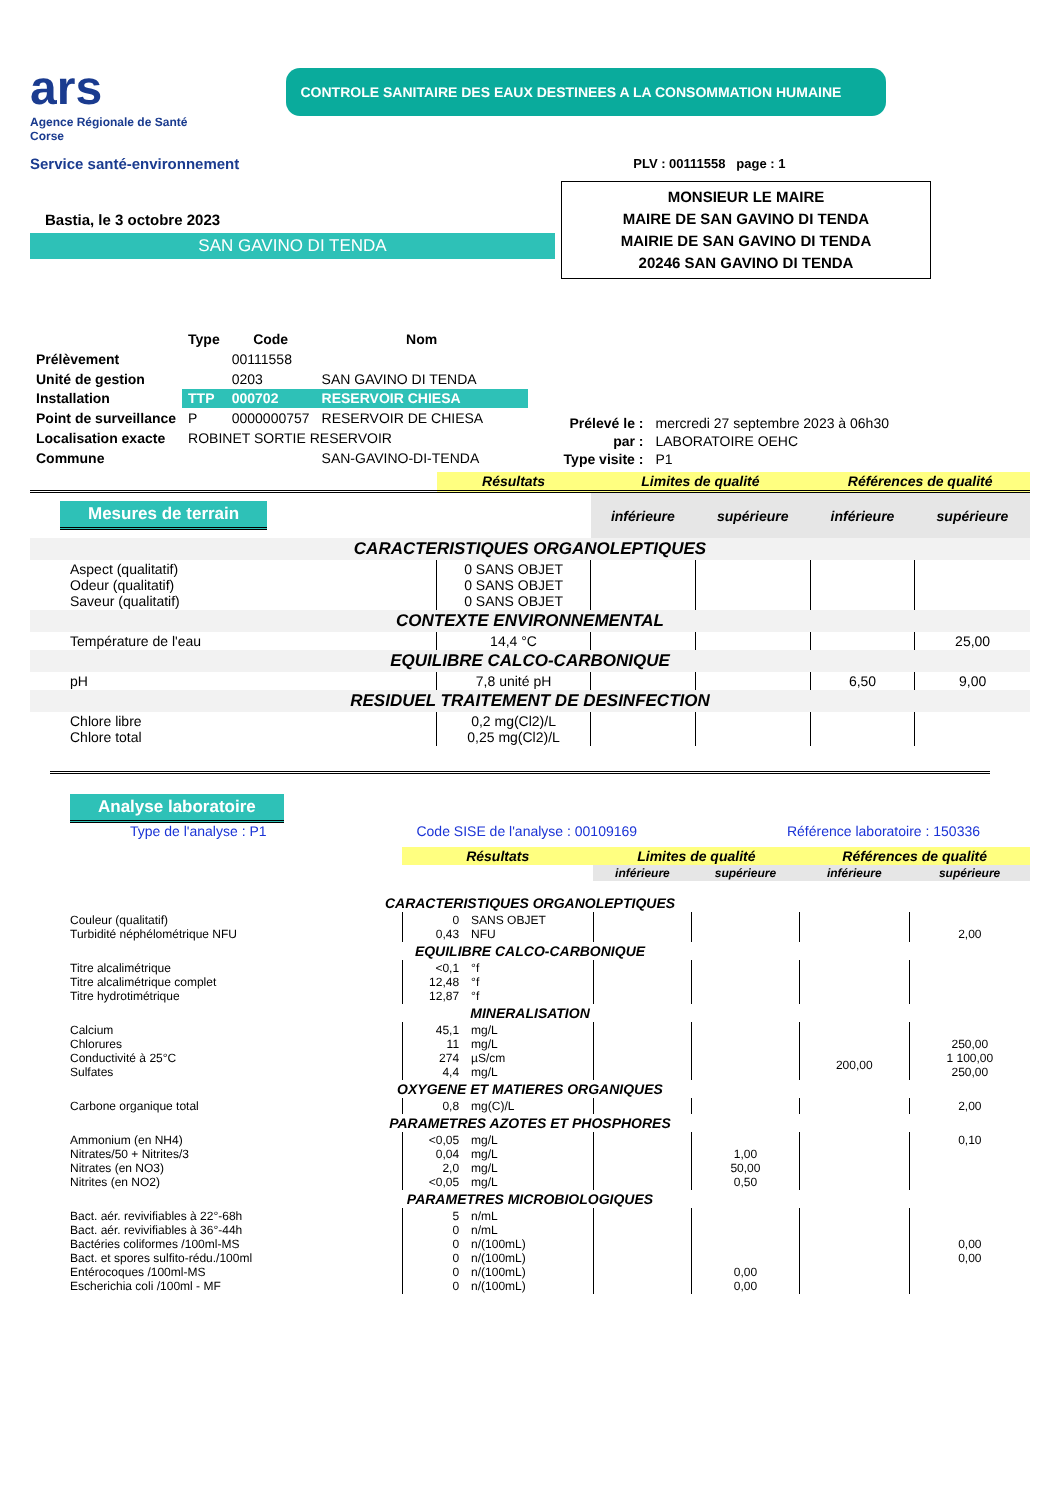ars
Agence Régionale de Santé
Corse
Service santé-environnement
CONTROLE SANITAIRE DES EAUX DESTINEES A LA CONSOMMATION HUMAINE
PLV : 00111558 page : 1
Bastia, le 3 octobre 2023
SAN GAVINO DI TENDA
MONSIEUR LE MAIRE
MAIRE DE SAN GAVINO DI TENDA
MAIRIE DE SAN GAVINO DI TENDA
20246 SAN GAVINO DI TENDA
| | Type | Code | Nom |
| --- | --- | --- | --- |
| Prélèvement | | 00111558 | |
| Unité de gestion | | 0203 | SAN GAVINO DI TENDA |
| Installation | TTP | 000702 | RESERVOIR CHIESA |
| Point de surveillance | P | 0000000757 | RESERVOIR DE CHIESA |
| Localisation exacte | ROBINET SORTIE RESERVOIR | | |
| Commune | | | SAN-GAVINO-DI-TENDA |
| Prélevé le : | mercredi 27 septembre 2023 à 06h30 |
| par : | LABORATOIRE OEHC |
| Type visite : | P1 |
| | | Résultats | Limites de qualité | | Références de qualité | |
| Mesures de terrain | | | inférieure | supérieure | inférieure | supérieure |
| CARACTERISTIQUES ORGANOLEPTIQUES | | | | | | |
| Aspect (qualitatif) Odeur (qualitatif) Saveur (qualitatif) | 0 SANS OBJET 0 SANS OBJET 0 SANS OBJET | | | | | |
| CONTEXTE ENVIRONNEMENTAL | | | | | | |
| Température de l'eau | 14,4 °C | | | | | 25,00 |
| EQUILIBRE CALCO-CARBONIQUE | | | | | | |
| pH | 7,8 unité pH | | | | 6,50 | 9,00 |
| RESIDUEL TRAITEMENT DE DESINFECTION | | | | | | |
| Chlore libre Chlore total | 0,2 mg(Cl2)/L 0,25 mg(Cl2)/L | | | | | |
Analyse laboratoire
Type de l'analyse : P1 Code SISE de l'analyse : 00109169 Référence laboratoire : 150336
| | Résultats | | Limites de qualité | | Références de qualité | |
| | | | inférieure | supérieure | inférieure | supérieure |
| CARACTERISTIQUES ORGANOLEPTIQUES | | | | | | |
| Couleur (qualitatif) Turbidité néphélométrique NFU | 0 0,43 | SANS OBJET NFU | | | | 2,00 |
| EQUILIBRE CALCO-CARBONIQUE | | | | | | |
| Titre alcalimétrique Titre alcalimétrique complet Titre hydrotimétrique | <0,1 12,48 12,87 | °f °f °f | | | | |
| MINERALISATION | | | | | | |
| Calcium Chlorures Conductivité à 25°C Sulfates | 45,1 11 274 4,4 | mg/L mg/L µS/cm mg/L | | | 200,00 | 250,00 1 100,00 250,00 |
| OXYGENE ET MATIERES ORGANIQUES | | | | | | |
| Carbone organique total | 0,8 | mg(C)/L | | | | 2,00 |
| PARAMETRES AZOTES ET PHOSPHORES | | | | | | |
| Ammonium (en NH4) Nitrates/50 + Nitrites/3 Nitrates (en NO3) Nitrites (en NO2) | <0,05 0,04 2,0 <0,05 | mg/L mg/L mg/L mg/L | | 1,00 50,00 0,50 | | 0,10 |
| PARAMETRES MICROBIOLOGIQUES | | | | | | |
| Bact. aér. revivifiables à 22°-68h Bact. aér. revivifiables à 36°-44h Bactéries coliformes /100ml-MS Bact. et spores sulfito-rédu./100ml Entérocoques /100ml-MS Escherichia coli /100ml - MF | 5 0 0 0 0 0 | n/mL n/mL n/(100mL) n/(100mL) n/(100mL) n/(100mL) | | 0,00 0,00 | | 0,00 0,00 |